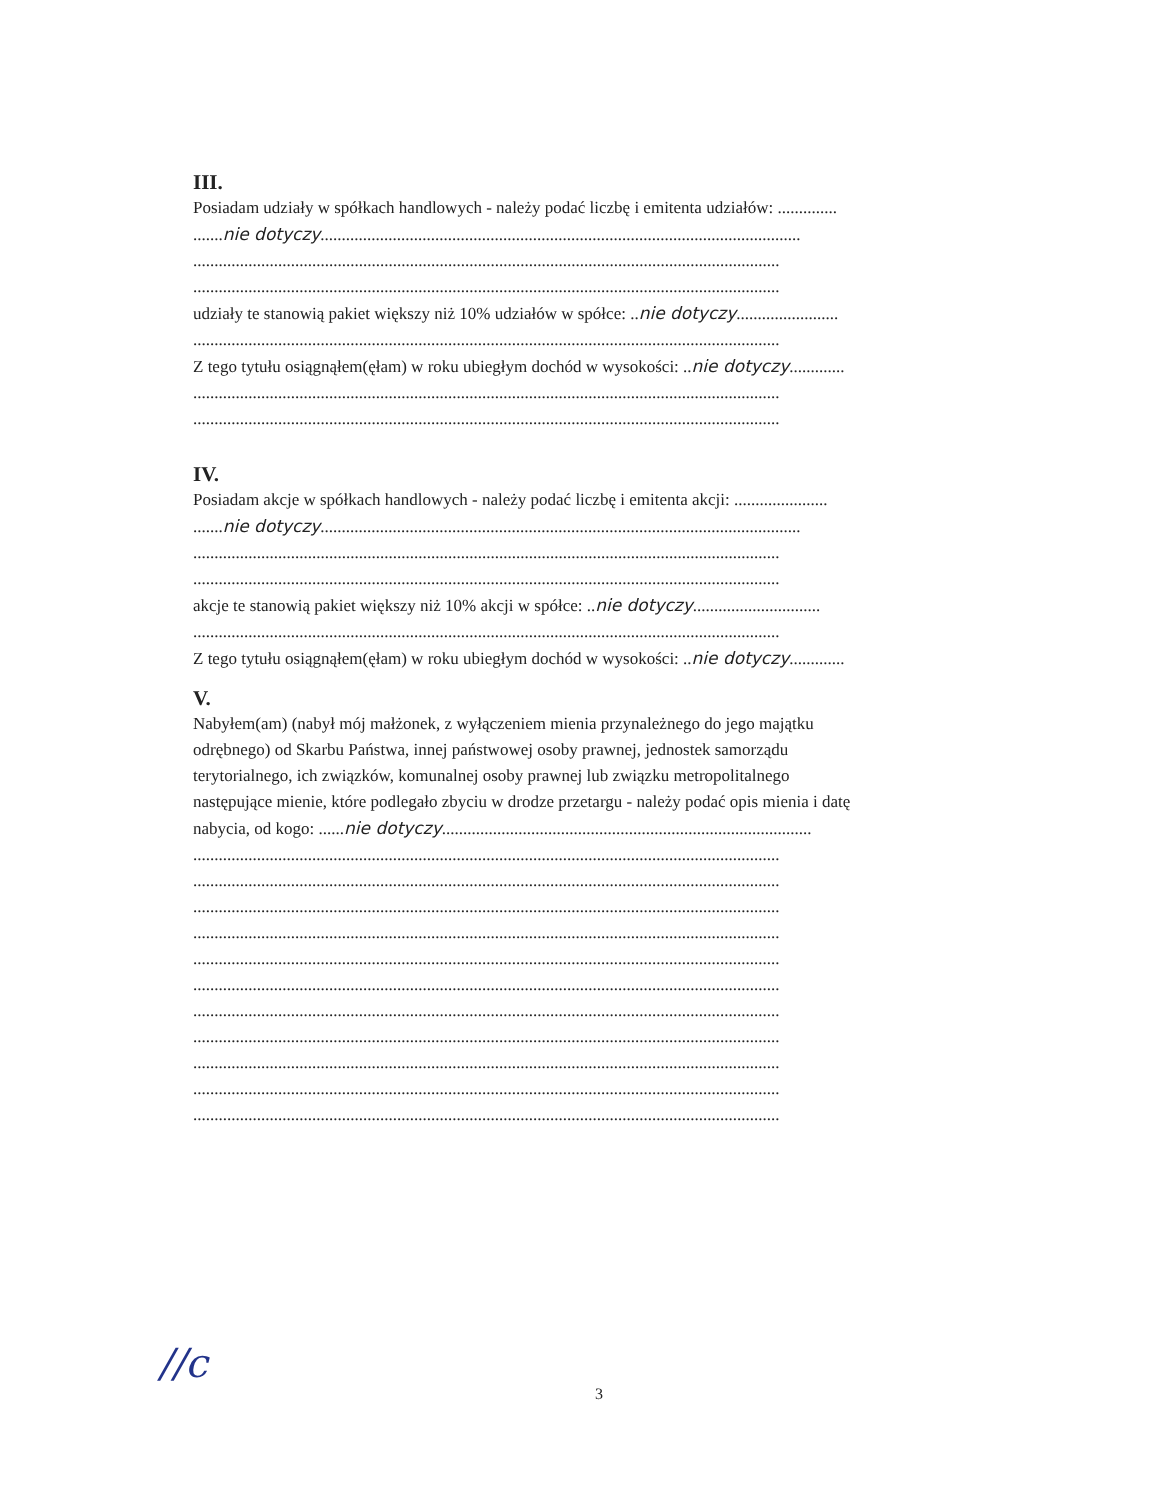III.
Posiadam udziały w spółkach handlowych - należy podać liczbę i emitenta udziałów: ..............
.......nie dotyczy.................................................................................................................
..........................................................................................................................................
..........................................................................................................................................
udziały te stanowią pakiet większy niż 10% udziałów w spółce: ..nie dotyczy........................
..........................................................................................................................................
Z tego tytułu osiągnąłem(ęłam) w roku ubiegłym dochód w wysokości: ..nie dotyczy.............
..........................................................................................................................................
..........................................................................................................................................
IV.
Posiadam akcje w spółkach handlowych - należy podać liczbę i emitenta akcji: ......................
.......nie dotyczy.................................................................................................................
..........................................................................................................................................
..........................................................................................................................................
akcje te stanowią pakiet większy niż 10% akcji w spółce: ..nie dotyczy..............................
..........................................................................................................................................
Z tego tytułu osiągnąłem(ęłam) w roku ubiegłym dochód w wysokości: ..nie dotyczy.............
V.
Nabyłem(am) (nabył mój małżonek, z wyłączeniem mienia przynależnego do jego majątku
odrębnego) od Skarbu Państwa, innej państwowej osoby prawnej, jednostek samorządu
terytorialnego, ich związków, komunalnej osoby prawnej lub związku metropolitalnego
następujące mienie, które podlegało zbyciu w drodze przetargu - należy podać opis mienia i datę
nabycia, od kogo: ......nie dotyczy.......................................................................................
..........................................................................................................................................
..........................................................................................................................................
..........................................................................................................................................
..........................................................................................................................................
..........................................................................................................................................
..........................................................................................................................................
..........................................................................................................................................
..........................................................................................................................................
..........................................................................................................................................
..........................................................................................................................................
..........................................................................................................................................
//c
3